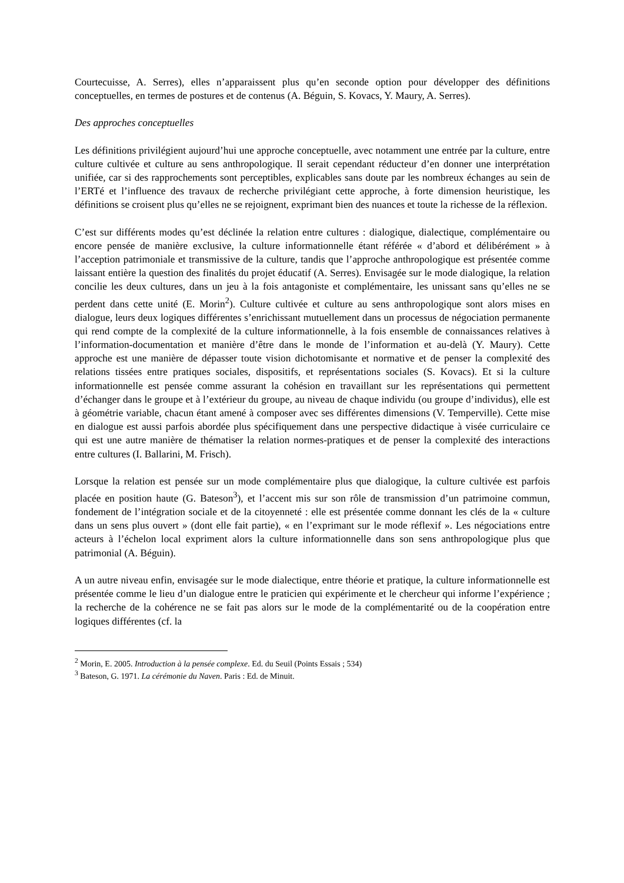Courtecuisse, A. Serres), elles n’apparaissent plus qu’en seconde option pour développer des définitions conceptuelles, en termes de postures et de contenus (A. Béguin, S. Kovacs, Y. Maury, A. Serres).
Des approches conceptuelles
Les définitions privilégient aujourd’hui une approche conceptuelle, avec notamment une entrée par la culture, entre culture cultivée et culture au sens anthropologique. Il serait cependant réducteur d’en donner une interprétation unifiée, car si des rapprochements sont perceptibles, explicables sans doute par les nombreux échanges au sein de l’ERTé et l’influence des travaux de recherche privilégiant cette approche, à forte dimension heuristique, les définitions se croisent plus qu’elles ne se rejoignent, exprimant bien des nuances et toute la richesse de la réflexion.
C’est sur différents modes qu’est déclinée la relation entre cultures : dialogique, dialectique, complémentaire ou encore pensée de manière exclusive, la culture informationnelle étant référée « d’abord et délibérément » à l’acception patrimoniale et transmissive de la culture, tandis que l’approche anthropologique est présentée comme laissant entière la question des finalités du projet éducatif (A. Serres). Envisagée sur le mode dialogique, la relation concilie les deux cultures, dans un jeu à la fois antagoniste et complémentaire, les unissant sans qu’elles ne se perdent dans cette unité (E. Morin<sup>2</sup>). Culture cultivée et culture au sens anthropologique sont alors mises en dialogue, leurs deux logiques différentes s’enrichissant mutuellement dans un processus de négociation permanente qui rend compte de la complexité de la culture informationnelle, à la fois ensemble de connaissances relatives à l’information-documentation et manière d’être dans le monde de l’information et au-delà (Y. Maury). Cette approche est une manière de dépasser toute vision dichotomisante et normative et de penser la complexité des relations tissées entre pratiques sociales, dispositifs, et représentations sociales (S. Kovacs). Et si la culture informationnelle est pensée comme assurant la cohésion en travaillant sur les représentations qui permettent d’échanger dans le groupe et à l’extérieur du groupe, au niveau de chaque individu (ou groupe d’individus), elle est à géométrie variable, chacun étant amené à composer avec ses différentes dimensions (V. Temperville). Cette mise en dialogue est aussi parfois abordée plus spécifiquement dans une perspective didactique à visée curriculaire ce qui est une autre manière de thématiser la relation normes-pratiques et de penser la complexité des interactions entre cultures (I. Ballarini, M. Frisch).
Lorsque la relation est pensée sur un mode complémentaire plus que dialogique, la culture cultivée est parfois placée en position haute (G. Bateson<sup>3</sup>), et l’accent mis sur son rôle de transmission d’un patrimoine commun, fondement de l’intégration sociale et de la citoyenneté : elle est présentée comme donnant les clés de la « culture dans un sens plus ouvert » (dont elle fait partie), « en l’exprimant sur le mode réflexif ». Les négociations entre acteurs à l’échelon local expriment alors la culture informationnelle dans son sens anthropologique plus que patrimonial (A. Béguin).
A un autre niveau enfin, envisagée sur le mode dialectique, entre théorie et pratique, la culture informationnelle est présentée comme le lieu d’un dialogue entre le praticien qui expérimente et le chercheur qui informe l’expérience ; la recherche de la cohérence ne se fait pas alors sur le mode de la complémentarité ou de la coopération entre logiques différentes (cf. la
<sup>2</sup> Morin, E. 2005. Introduction à la pensée complexe. Ed. du Seuil (Points Essais ; 534)
<sup>3</sup> Bateson, G. 1971. La cérémonie du Naven. Paris : Ed. de Minuit.